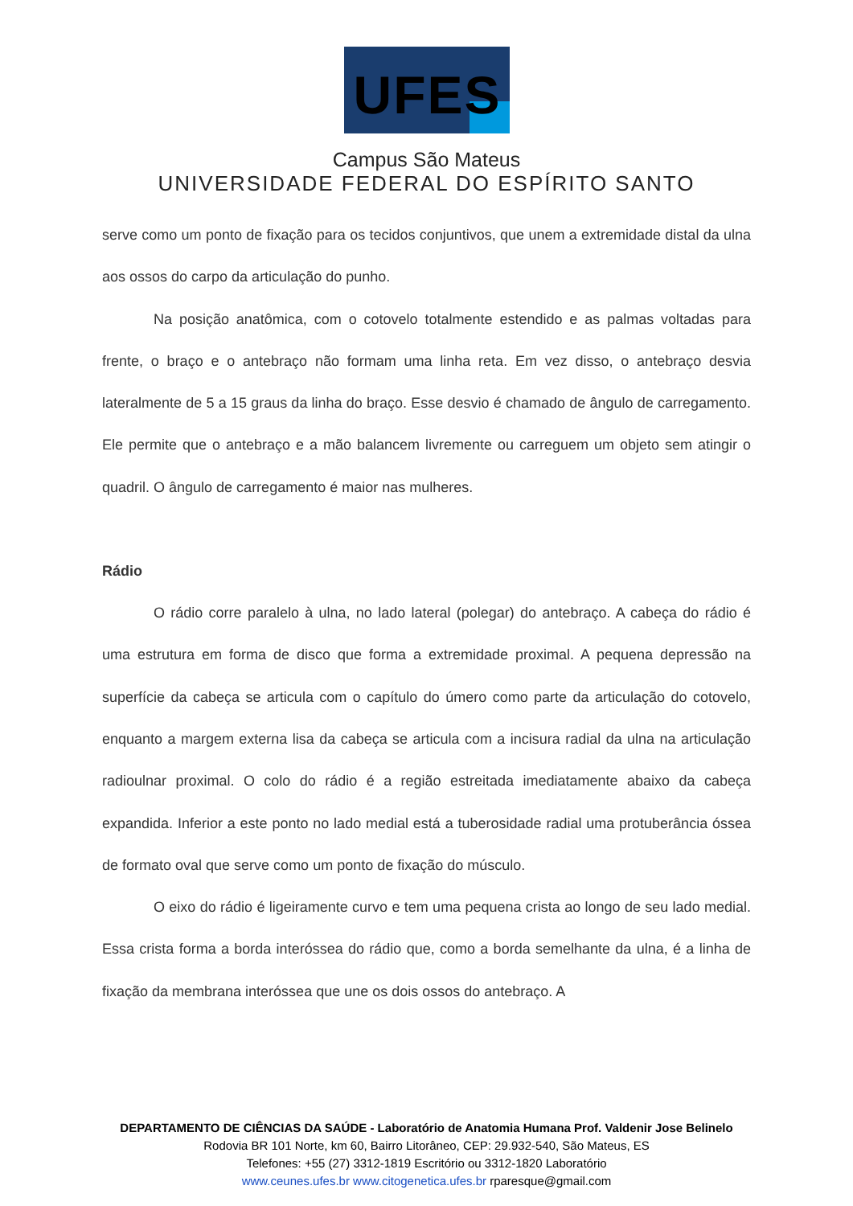UFES
Campus São Mateus
UNIVERSIDADE FEDERAL DO ESPÍRITO SANTO
serve como um ponto de fixação para os tecidos conjuntivos, que unem a extremidade distal da ulna aos ossos do carpo da articulação do punho.
Na posição anatômica, com o cotovelo totalmente estendido e as palmas voltadas para frente, o braço e o antebraço não formam uma linha reta. Em vez disso, o antebraço desvia lateralmente de 5 a 15 graus da linha do braço. Esse desvio é chamado de ângulo de carregamento. Ele permite que o antebraço e a mão balancem livremente ou carreguem um objeto sem atingir o quadril. O ângulo de carregamento é maior nas mulheres.
Rádio
O rádio corre paralelo à ulna, no lado lateral (polegar) do antebraço. A cabeça do rádio é uma estrutura em forma de disco que forma a extremidade proximal. A pequena depressão na superfície da cabeça se articula com o capítulo do úmero como parte da articulação do cotovelo, enquanto a margem externa lisa da cabeça se articula com a incisura radial da ulna na articulação radioulnar proximal. O colo do rádio é a região estreitada imediatamente abaixo da cabeça expandida. Inferior a este ponto no lado medial está a tuberosidade radial uma protuberância óssea de formato oval que serve como um ponto de fixação do músculo.
O eixo do rádio é ligeiramente curvo e tem uma pequena crista ao longo de seu lado medial. Essa crista forma a borda interóssea do rádio que, como a borda semelhante da ulna, é a linha de fixação da membrana interóssea que une os dois ossos do antebraço. A
DEPARTAMENTO DE CIÊNCIAS DA SAÚDE - Laboratório de Anatomia Humana Prof. Valdenir Jose Belinelo
Rodovia BR 101 Norte, km 60, Bairro Litorâneo, CEP: 29.932-540, São Mateus, ES
Telefones: +55 (27) 3312-1819 Escritório ou 3312-1820 Laboratório
www.ceunes.ufes.br www.citogenetica.ufes.br rparesque@gmail.com